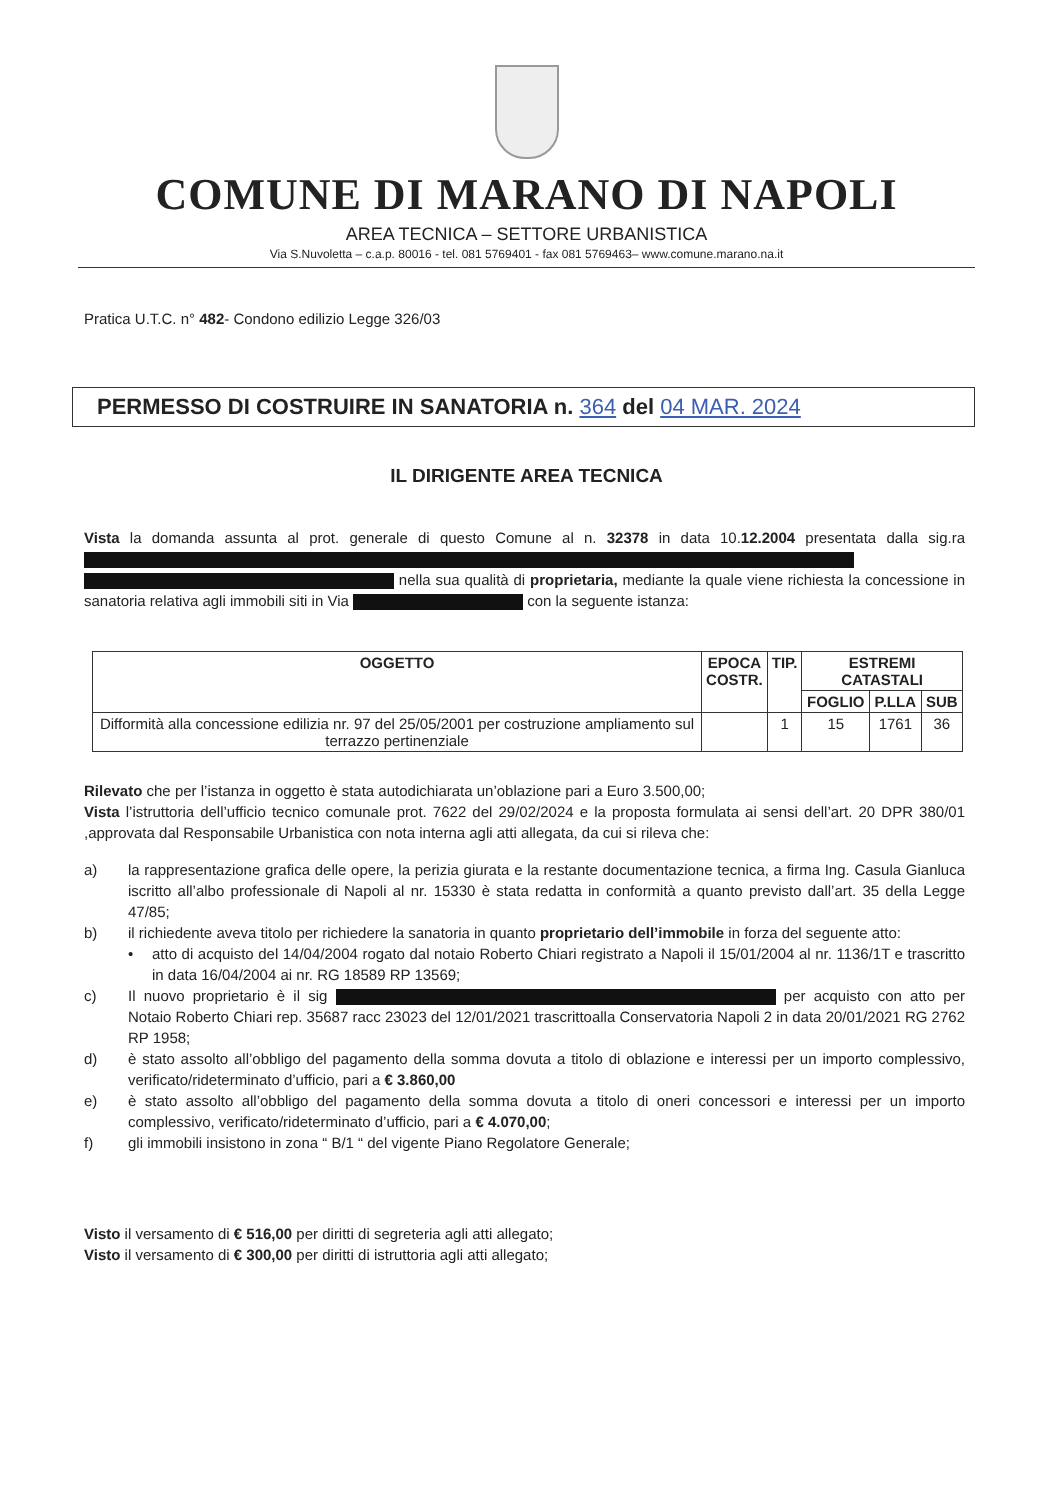COMUNE DI MARANO DI NAPOLI
AREA TECNICA – SETTORE URBANISTICA
Via S.Nuvoletta – c.a.p. 80016 - tel. 081 5769401 - fax 081 5769463– www.comune.marano.na.it
Pratica U.T.C. n° 482- Condono edilizio Legge 326/03
PERMESSO DI COSTRUIRE IN SANATORIA n. 364 del 04 MAR. 2024
IL DIRIGENTE AREA TECNICA
Vista la domanda assunta al prot. generale di questo Comune al n. 32378 in data 10.12.2004 presentata dalla sig.ra nella sua qualità di proprietaria, mediante la quale viene richiesta la concessione in sanatoria relativa agli immobili siti in Via con la seguente istanza:
| OGGETTO | EPOCA COSTR. | TIP. | ESTREMI CATASTALI | | |
| --- | --- | --- | --- | --- | --- |
| | | | FOGLIO | P.LLA | SUB |
| Difformità alla concessione edilizia nr. 97 del 25/05/2001 per costruzione ampliamento sul terrazzo pertinenziale | | 1 | 15 | 1761 | 36 |
Rilevato che per l’istanza in oggetto è stata autodichiarata un’oblazione pari a Euro 3.500,00;
Vista l’istruttoria dell’ufficio tecnico comunale prot. 7622 del 29/02/2024 e la proposta formulata ai sensi dell’art. 20 DPR 380/01 ,approvata dal Responsabile Urbanistica con nota interna agli atti allegata, da cui si rileva che:
a) la rappresentazione grafica delle opere, la perizia giurata e la restante documentazione tecnica, a firma Ing. Casula Gianluca iscritto all’albo professionale di Napoli al nr. 15330 è stata redatta in conformità a quanto previsto dall’art. 35 della Legge 47/85;
b) il richiedente aveva titolo per richiedere la sanatoria in quanto proprietario dell’immobile in forza del seguente atto:
• atto di acquisto del 14/04/2004 rogato dal notaio Roberto Chiari registrato a Napoli il 15/01/2004 al nr. 1136/1T e trascritto in data 16/04/2004 ai nr. RG 18589 RP 13569;
c) Il nuovo proprietario è il sig per acquisto con atto per Notaio Roberto Chiari rep. 35687 racc 23023 del 12/01/2021 trascrittoalla Conservatoria Napoli 2 in data 20/01/2021 RG 2762 RP 1958;
d) è stato assolto all’obbligo del pagamento della somma dovuta a titolo di oblazione e interessi per un importo complessivo, verificato/rideterminato d’ufficio, pari a € 3.860,00
e) è stato assolto all’obbligo del pagamento della somma dovuta a titolo di oneri concessori e interessi per un importo complessivo, verificato/rideterminato d’ufficio, pari a € 4.070,00;
f) gli immobili insistono in zona “ B/1 “ del vigente Piano Regolatore Generale;
Visto il versamento di € 516,00 per diritti di segreteria agli atti allegato;
Visto il versamento di € 300,00 per diritti di istruttoria agli atti allegato;